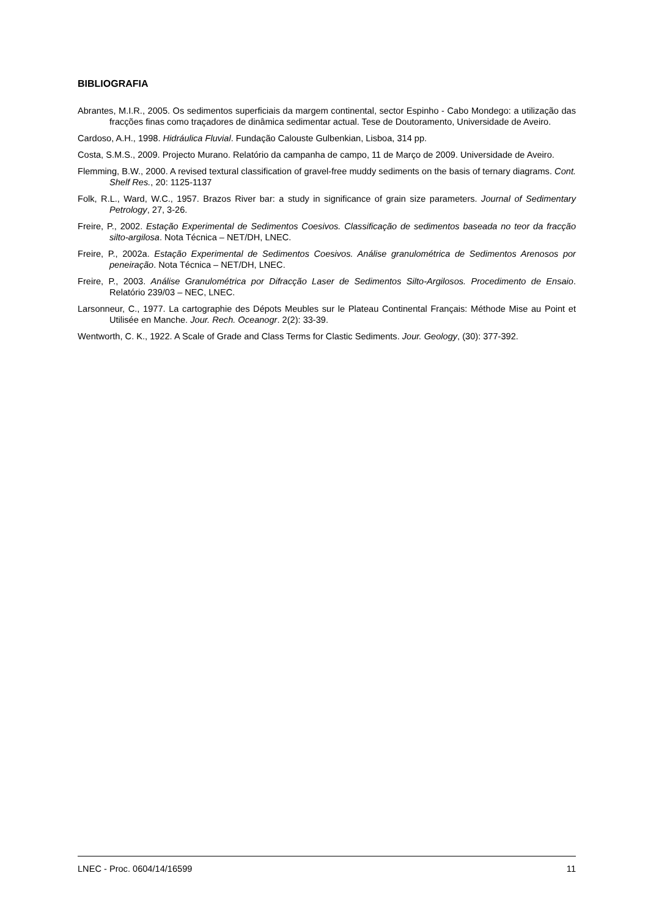BIBLIOGRAFIA
Abrantes, M.I.R., 2005. Os sedimentos superficiais da margem continental, sector Espinho - Cabo Mondego: a utilização das fracções finas como traçadores de dinâmica sedimentar actual. Tese de Doutoramento, Universidade de Aveiro.
Cardoso, A.H., 1998. Hidráulica Fluvial. Fundação Calouste Gulbenkian, Lisboa, 314 pp.
Costa, S.M.S., 2009. Projecto Murano. Relatório da campanha de campo, 11 de Março de 2009. Universidade de Aveiro.
Flemming, B.W., 2000. A revised textural classification of gravel-free muddy sediments on the basis of ternary diagrams. Cont. Shelf Res., 20: 1125-1137
Folk, R.L., Ward, W.C., 1957. Brazos River bar: a study in significance of grain size parameters. Journal of Sedimentary Petrology, 27, 3-26.
Freire, P., 2002. Estação Experimental de Sedimentos Coesivos. Classificação de sedimentos baseada no teor da fracção silto-argilosa. Nota Técnica – NET/DH, LNEC.
Freire, P., 2002a. Estação Experimental de Sedimentos Coesivos. Análise granulométrica de Sedimentos Arenosos por peneiração. Nota Técnica – NET/DH, LNEC.
Freire, P., 2003. Análise Granulométrica por Difracção Laser de Sedimentos Silto-Argilosos. Procedimento de Ensaio. Relatório 239/03 – NEC, LNEC.
Larsonneur, C., 1977. La cartographie des Dépots Meubles sur le Plateau Continental Français: Méthode Mise au Point et Utilisée en Manche. Jour. Rech. Oceanogr. 2(2): 33-39.
Wentworth, C. K., 1922. A Scale of Grade and Class Terms for Clastic Sediments. Jour. Geology, (30): 377-392.
LNEC - Proc. 0604/14/16599 11